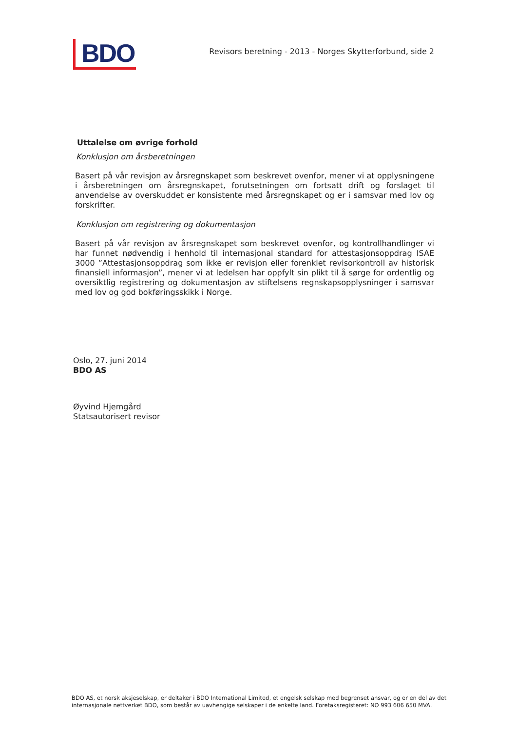BDO
Revisors beretning - 2013 - Norges Skytterforbund, side 2
Uttalelse om øvrige forhold
Konklusjon om årsberetningen
Basert på vår revisjon av årsregnskapet som beskrevet ovenfor, mener vi at opplysningene i årsberetningen om årsregnskapet, forutsetningen om fortsatt drift og forslaget til anvendelse av overskuddet er konsistente med årsregnskapet og er i samsvar med lov og forskrifter.
Konklusjon om registrering og dokumentasjon
Basert på vår revisjon av årsregnskapet som beskrevet ovenfor, og kontrollhandlinger vi har funnet nødvendig i henhold til internasjonal standard for attestasjonsoppdrag ISAE 3000 ”Attestasjonsoppdrag som ikke er revisjon eller forenklet revisorkontroll av historisk finansiell informasjon”, mener vi at ledelsen har oppfylt sin plikt til å sørge for ordentlig og oversiktlig registrering og dokumentasjon av stiftelsens regnskapsopplysninger i samsvar med lov og god bokføringsskikk i Norge.
Oslo, 27. juni 2014
BDO AS
Øyvind Hjemgård
Statsautorisert revisor
BDO AS, et norsk aksjeselskap, er deltaker i BDO International Limited, et engelsk selskap med begrenset ansvar, og er en del av det internasjonale nettverket BDO, som består av uavhengige selskaper i de enkelte land. Foretaksregisteret: NO 993 606 650 MVA.